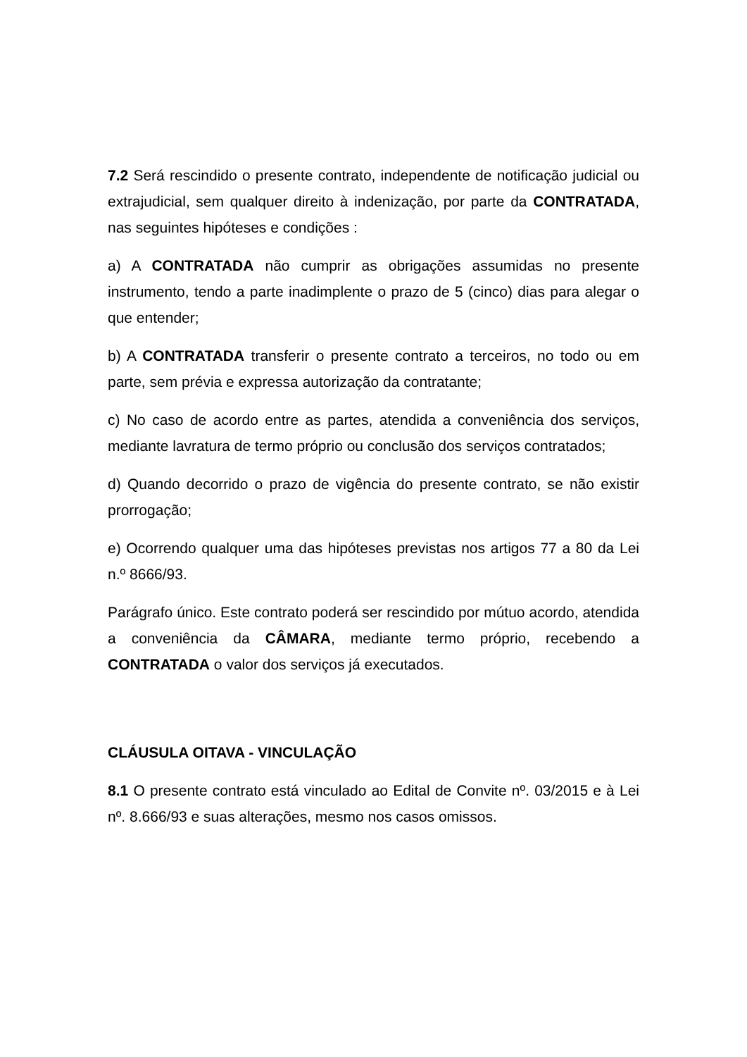7.2 Será rescindido o presente contrato, independente de notificação judicial ou extrajudicial, sem qualquer direito à indenização, por parte da CONTRATADA, nas seguintes hipóteses e condições :
a) A CONTRATADA não cumprir as obrigações assumidas no presente instrumento, tendo a parte inadimplente o prazo de 5 (cinco) dias para alegar o que entender;
b) A CONTRATADA transferir o presente contrato a terceiros, no todo ou em parte, sem prévia e expressa autorização da contratante;
c) No caso de acordo entre as partes, atendida a conveniência dos serviços, mediante lavratura de termo próprio ou conclusão dos serviços contratados;
d) Quando decorrido o prazo de vigência do presente contrato, se não existir prorrogação;
e) Ocorrendo qualquer uma das hipóteses previstas nos artigos 77 a 80 da Lei n.º 8666/93.
Parágrafo único. Este contrato poderá ser rescindido por mútuo acordo, atendida a conveniência da CÂMARA, mediante termo próprio, recebendo a CONTRATADA o valor dos serviços já executados.
CLÁUSULA OITAVA - VINCULAÇÃO
8.1 O presente contrato está vinculado ao Edital de Convite nº. 03/2015 e à Lei nº. 8.666/93 e suas alterações, mesmo nos casos omissos.